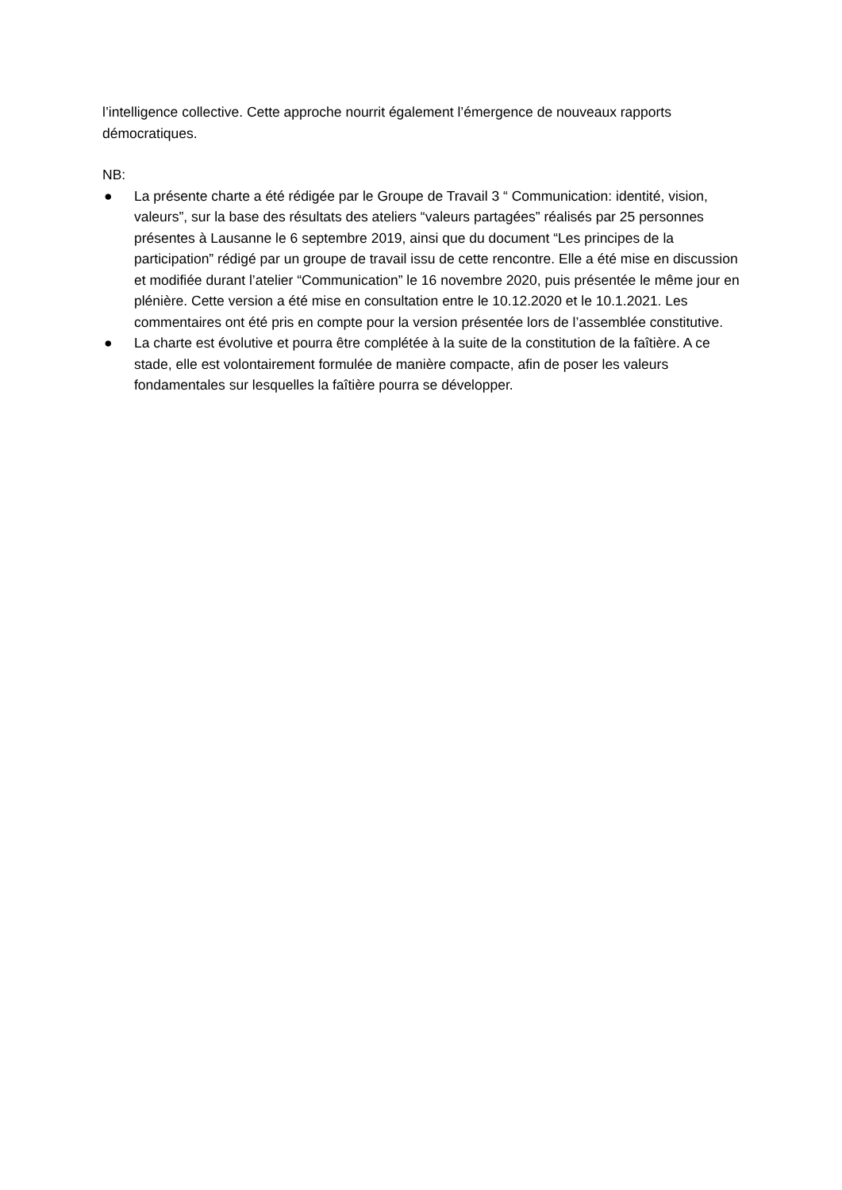l’intelligence collective. Cette approche nourrit également l’émergence de nouveaux rapports démocratiques.
NB:
● La présente charte a été rédigée par le Groupe de Travail 3 “ Communication: identité, vision, valeurs”, sur la base des résultats des ateliers “valeurs partagées” réalisés par 25 personnes présentes à Lausanne le 6 septembre 2019, ainsi que du document “Les principes de la participation” rédigé par un groupe de travail issu de cette rencontre. Elle a été mise en discussion et modifiée durant l’atelier “Communication” le 16 novembre 2020, puis présentée le même jour en plénière. Cette version a été mise en consultation entre le 10.12.2020 et le 10.1.2021. Les commentaires ont été pris en compte pour la version présentée lors de l’assemblée constitutive.
● La charte est évolutive et pourra être complétée à la suite de la constitution de la faîtière. A ce stade, elle est volontairement formulée de manière compacte, afin de poser les valeurs fondamentales sur lesquelles la faîtière pourra se développer.